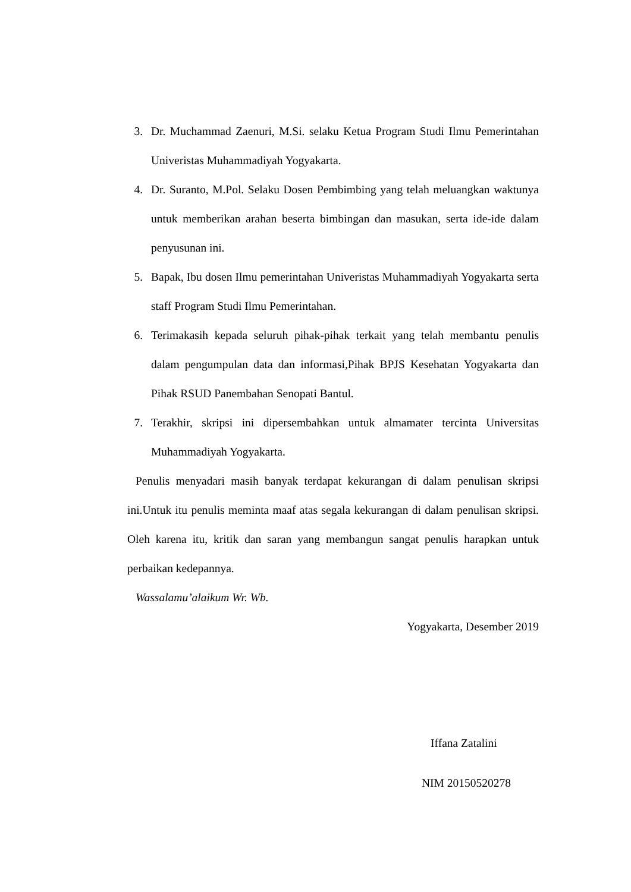3. Dr. Muchammad Zaenuri, M.Si. selaku Ketua Program Studi Ilmu Pemerintahan Univeristas Muhammadiyah Yogyakarta.
4. Dr. Suranto, M.Pol. Selaku Dosen Pembimbing yang telah meluangkan waktunya untuk memberikan arahan beserta bimbingan dan masukan, serta ide-ide dalam penyusunan ini.
5. Bapak, Ibu dosen Ilmu pemerintahan Univeristas Muhammadiyah Yogyakarta serta staff Program Studi Ilmu Pemerintahan.
6. Terimakasih kepada seluruh pihak-pihak terkait yang telah membantu penulis dalam pengumpulan data dan informasi,Pihak BPJS Kesehatan Yogyakarta dan Pihak RSUD Panembahan Senopati Bantul.
7. Terakhir, skripsi ini dipersembahkan untuk almamater tercinta Universitas Muhammadiyah Yogyakarta.
Penulis menyadari masih banyak terdapat kekurangan di dalam penulisan skripsi ini.Untuk itu penulis meminta maaf atas segala kekurangan di dalam penulisan skripsi. Oleh karena itu, kritik dan saran yang membangun sangat penulis harapkan untuk perbaikan kedepannya.
Wassalamu’alaikum Wr. Wb.
Yogyakarta, Desember 2019
Iffana Zatalini
NIM 20150520278